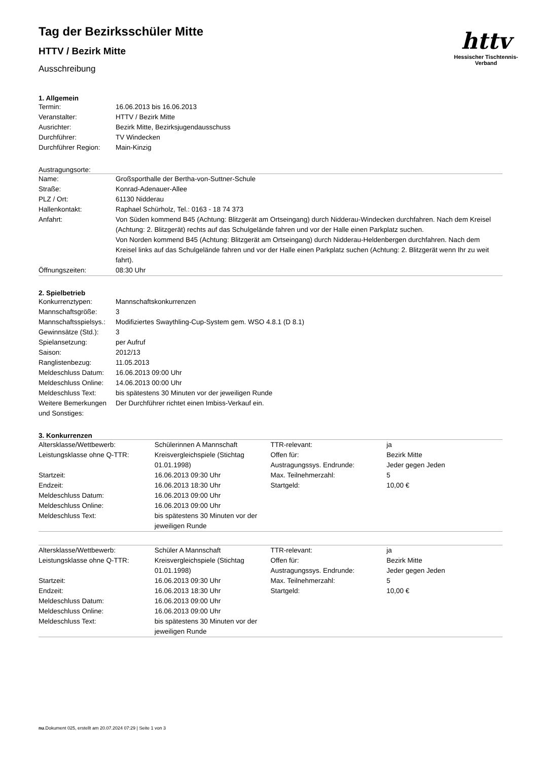httv
Hessischer Tischtennis-Verband
Tag der Bezirksschüler Mitte
HTTV / Bezirk Mitte
Ausschreibung
1. Allgemein
| Termin: | 16.06.2013 bis 16.06.2013 |
| Veranstalter: | HTTV / Bezirk Mitte |
| Ausrichter: | Bezirk Mitte, Bezirksjugendausschuss |
| Durchführer: | TV Windecken |
| Durchführer Region: | Main-Kinzig |
Austragungsorte:
| Name: | Großsporthalle der Bertha-von-Suttner-Schule |
| Straße: | Konrad-Adenauer-Allee |
| PLZ / Ort: | 61130 Nidderau |
| Hallenkontakt: | Raphael Schürholz, Tel.: 0163 - 18 74 373 |
| Anfahrt: | Von Süden kommend B45 (Achtung: Blitzgerät am Ortseingang) durch Nidderau-Windecken durchfahren. Nach dem Kreisel (Achtung: 2. Blitzgerät) rechts auf das Schulgelände fahren und vor der Halle einen Parkplatz suchen. Von Norden kommend B45 (Achtung: Blitzgerät am Ortseingang) durch Nidderau-Heldenbergen durchfahren. Nach dem Kreisel links auf das Schulgelände fahren und vor der Halle einen Parkplatz suchen (Achtung: 2. Blitzgerät wenn Ihr zu weit fahrt). |
| Öffnungszeiten: | 08:30 Uhr |
2. Spielbetrieb
| Konkurrenztypen: | Mannschaftskonkurrenzen |
| Mannschaftsgröße: | 3 |
| Mannschaftsspielsys.: | Modifiziertes Swaythling-Cup-System gem. WSO 4.8.1 (D 8.1) |
| Gewinnsätze (Std.): | 3 |
| Spielansetzung: | per Aufruf |
| Saison: | 2012/13 |
| Ranglistenbezug: | 11.05.2013 |
| Meldeschluss Datum: | 16.06.2013 09:00 Uhr |
| Meldeschluss Online: | 14.06.2013 00:00 Uhr |
| Meldeschluss Text: | bis spätestens 30 Minuten vor der jeweiligen Runde |
| Weitere Bemerkungen und Sonstiges: | Der Durchführer richtet einen Imbiss-Verkauf ein. |
3. Konkurrenzen
| Altersklasse/Wettbewerb: | Schülerinnen A Mannschaft | TTR-relevant: | ja |
| Leistungsklasse ohne Q-TTR: | Kreisvergleichspiele (Stichtag 01.01.1998) | Offen für: Austragungssys. Endrunde: | Bezirk Mitte Jeder gegen Jeden |
| Startzeit: | 16.06.2013 09:30 Uhr | Max. Teilnehmerzahl: | 5 |
| Endzeit: | 16.06.2013 18:30 Uhr | Startgeld: | 10,00 € |
| Meldeschluss Datum: | 16.06.2013 09:00 Uhr | | |
| Meldeschluss Online: | 16.06.2013 09:00 Uhr | | |
| Meldeschluss Text: | bis spätestens 30 Minuten vor der jeweiligen Runde | | |
| Altersklasse/Wettbewerb: | Schüler A Mannschaft | TTR-relevant: | ja |
| Leistungsklasse ohne Q-TTR: | Kreisvergleichspiele (Stichtag 01.01.1998) | Offen für: Austragungssys. Endrunde: | Bezirk Mitte Jeder gegen Jeden |
| Startzeit: | 16.06.2013 09:30 Uhr | Max. Teilnehmerzahl: | 5 |
| Endzeit: | 16.06.2013 18:30 Uhr | Startgeld: | 10,00 € |
| Meldeschluss Datum: | 16.06.2013 09:00 Uhr | | |
| Meldeschluss Online: | 16.06.2013 09:00 Uhr | | |
| Meldeschluss Text: | bis spätestens 30 Minuten vor der jeweiligen Runde | | |
nu.Dokument 025, erstellt am 20.07.2024 07:29 | Seite 1 von 3